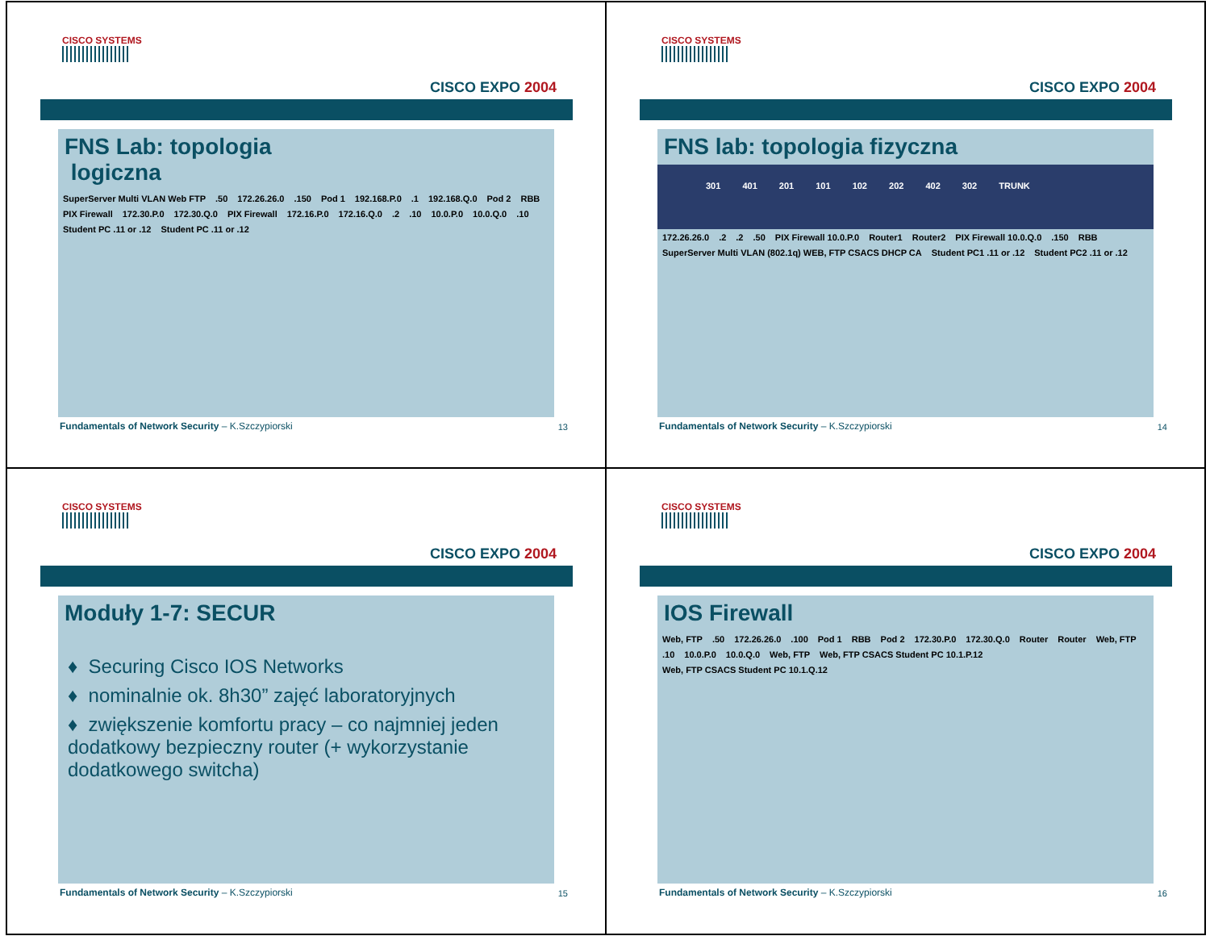CISCO SYSTEMS
CISCO EXPO 2004
FNS Lab: topologia
logiczna
SuperServer Multi VLAN Web FTP.50 172.26.26.0.150 Pod 1 192.168.P.0.1 192.168.Q.0 Pod 2 RBB PIX Firewall 172.30.P.0 172.30.Q.0 PIX Firewall 172.16.P.0 172.16.Q.0.2.10 10.0.P.0 10.0.Q.0.10 Student PC .11 or .12 Student PC .11 or .12
Fundamentals of Network Security – K.Szczypiorski
13
CISCO SYSTEMS
CISCO EXPO 2004
FNS lab: topologia fizyczna
301 401 201 101 102 202 402 302 TRUNK
172.26.26.0.2.2.50 PIX Firewall 10.0.P.0 Router1 Router2 PIX Firewall 10.0.Q.0.150 RBB SuperServer Multi VLAN (802.1q) WEB, FTP CSACS DHCP CA Student PC1 .11 or .12 Student PC2 .11 or .12
Fundamentals of Network Security – K.Szczypiorski
14
CISCO SYSTEMS
CISCO EXPO 2004
Moduły 1-7: SECUR
♦ Securing Cisco IOS Networks
♦ nominalnie ok. 8h30” zajęć laboratoryjnych
♦ zwiększenie komfortu pracy – co najmniej jeden dodatkowy bezpieczny router (+ wykorzystanie dodatkowego switcha)
Fundamentals of Network Security – K.Szczypiorski
15
CISCO SYSTEMS
CISCO EXPO 2004
IOS Firewall
Web, FTP.50 172.26.26.0.100 Pod 1 RBB Pod 2 172.30.P.0 172.30.Q.0 Router Router Web, FTP.10 10.0.P.0 10.0.Q.0 Web, FTP Web, FTP CSACS Student PC 10.1.P.12 Web, FTP CSACS Student PC 10.1.Q.12
Fundamentals of Network Security – K.Szczypiorski
16